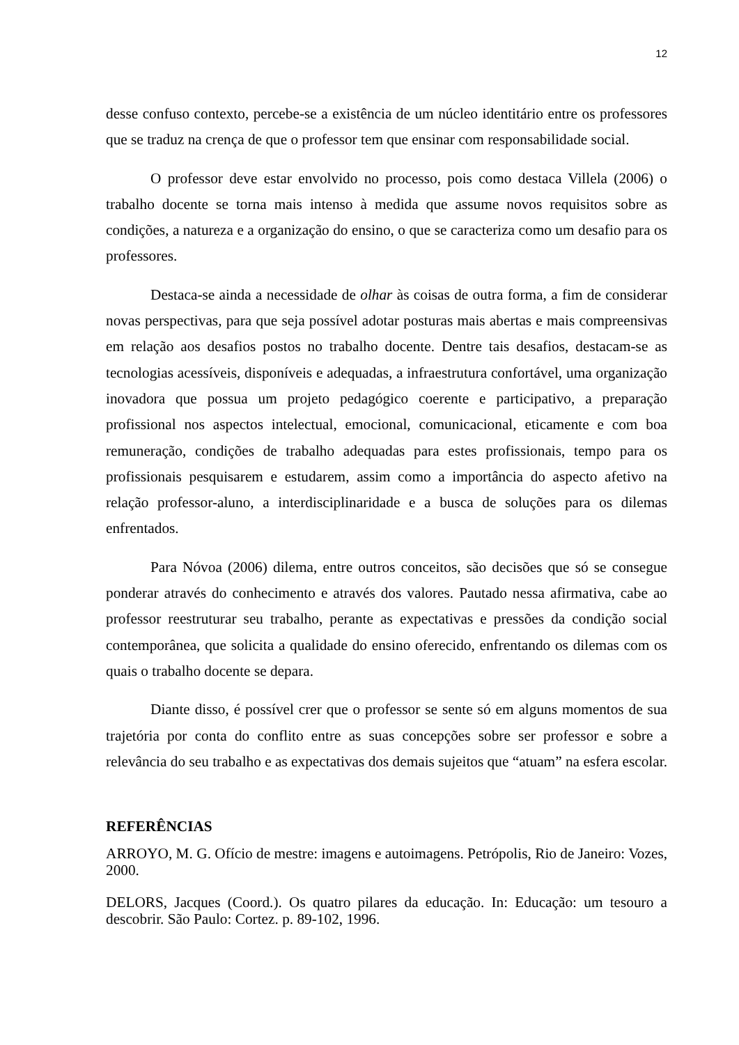12
desse confuso contexto, percebe-se a existência de um núcleo identitário entre os professores que se traduz na crença de que o professor tem que ensinar com responsabilidade social.
O professor deve estar envolvido no processo, pois como destaca Villela (2006) o trabalho docente se torna mais intenso à medida que assume novos requisitos sobre as condições, a natureza e a organização do ensino, o que se caracteriza como um desafio para os professores.
Destaca-se ainda a necessidade de olhar às coisas de outra forma, a fim de considerar novas perspectivas, para que seja possível adotar posturas mais abertas e mais compreensivas em relação aos desafios postos no trabalho docente. Dentre tais desafios, destacam-se as tecnologias acessíveis, disponíveis e adequadas, a infraestrutura confortável, uma organização inovadora que possua um projeto pedagógico coerente e participativo, a preparação profissional nos aspectos intelectual, emocional, comunicacional, eticamente e com boa remuneração, condições de trabalho adequadas para estes profissionais, tempo para os profissionais pesquisarem e estudarem, assim como a importância do aspecto afetivo na relação professor-aluno, a interdisciplinaridade e a busca de soluções para os dilemas enfrentados.
Para Nóvoa (2006) dilema, entre outros conceitos, são decisões que só se consegue ponderar através do conhecimento e através dos valores. Pautado nessa afirmativa, cabe ao professor reestruturar seu trabalho, perante as expectativas e pressões da condição social contemporânea, que solicita a qualidade do ensino oferecido, enfrentando os dilemas com os quais o trabalho docente se depara.
Diante disso, é possível crer que o professor se sente só em alguns momentos de sua trajetória por conta do conflito entre as suas concepções sobre ser professor e sobre a relevância do seu trabalho e as expectativas dos demais sujeitos que “atuam” na esfera escolar.
REFERÊNCIAS
ARROYO, M. G. Ofício de mestre: imagens e autoimagens. Petrópolis, Rio de Janeiro: Vozes, 2000.
DELORS, Jacques (Coord.). Os quatro pilares da educação. In: Educação: um tesouro a descobrir. São Paulo: Cortez. p. 89-102, 1996.